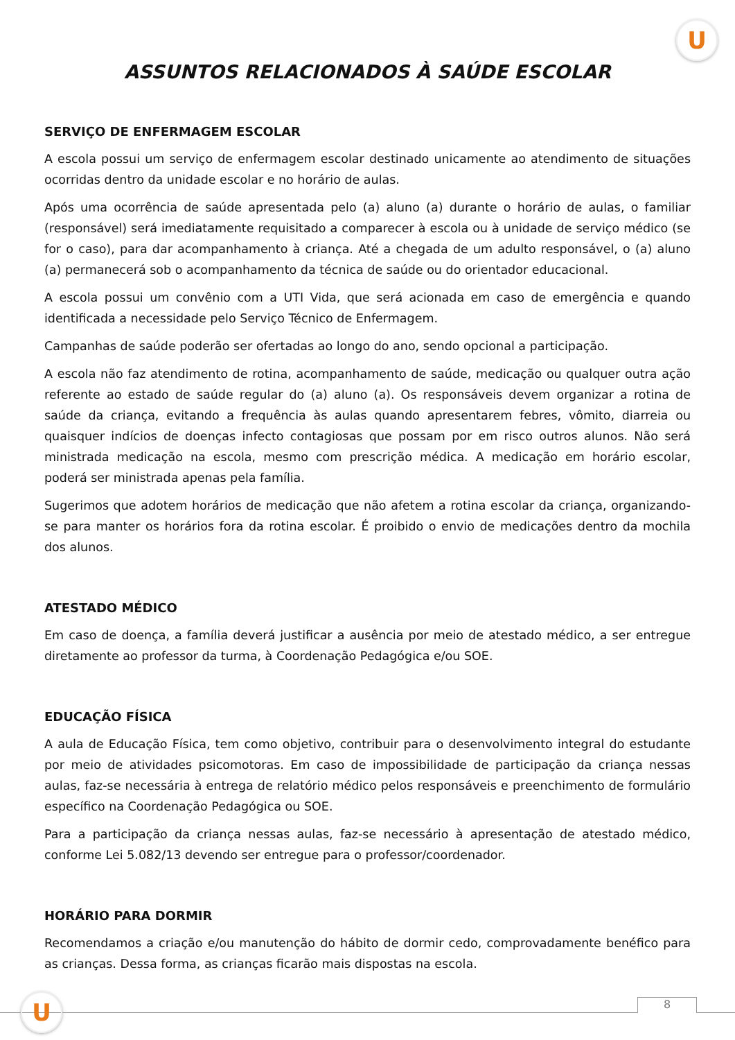U
ASSUNTOS RELACIONADOS À SAÚDE ESCOLAR
SERVIÇO DE ENFERMAGEM ESCOLAR
A escola possui um serviço de enfermagem escolar destinado unicamente ao atendimento de situações ocorridas dentro da unidade escolar e no horário de aulas.
Após uma ocorrência de saúde apresentada pelo (a) aluno (a) durante o horário de aulas, o familiar (responsável) será imediatamente requisitado a comparecer à escola ou à unidade de serviço médico (se for o caso), para dar acompanhamento à criança. Até a chegada de um adulto responsável, o (a) aluno (a) permanecerá sob o acompanhamento da técnica de saúde ou do orientador educacional.
A escola possui um convênio com a UTI Vida, que será acionada em caso de emergência e quando identificada a necessidade pelo Serviço Técnico de Enfermagem.
Campanhas de saúde poderão ser ofertadas ao longo do ano, sendo opcional a participação.
A escola não faz atendimento de rotina, acompanhamento de saúde, medicação ou qualquer outra ação referente ao estado de saúde regular do (a) aluno (a). Os responsáveis devem organizar a rotina de saúde da criança, evitando a frequência às aulas quando apresentarem febres, vômito, diarreia ou quaisquer indícios de doenças infecto contagiosas que possam por em risco outros alunos. Não será ministrada medicação na escola, mesmo com prescrição médica. A medicação em horário escolar, poderá ser ministrada apenas pela família.
Sugerimos que adotem horários de medicação que não afetem a rotina escolar da criança, organizando-se para manter os horários fora da rotina escolar. É proibido o envio de medicações dentro da mochila dos alunos.
ATESTADO MÉDICO
Em caso de doença, a família deverá justificar a ausência por meio de atestado médico, a ser entregue diretamente ao professor da turma, à Coordenação Pedagógica e/ou SOE.
EDUCAÇÃO FÍSICA
A aula de Educação Física, tem como objetivo, contribuir para o desenvolvimento integral do estudante por meio de atividades psicomotoras. Em caso de impossibilidade de participação da criança nessas aulas, faz-se necessária à entrega de relatório médico pelos responsáveis e preenchimento de formulário específico na Coordenação Pedagógica ou SOE.
Para a participação da criança nessas aulas, faz-se necessário à apresentação de atestado médico, conforme Lei 5.082/13 devendo ser entregue para o professor/coordenador.
HORÁRIO PARA DORMIR
Recomendamos a criação e/ou manutenção do hábito de dormir cedo, comprovadamente benéfico para as crianças. Dessa forma, as crianças ficarão mais dispostas na escola.
8
U